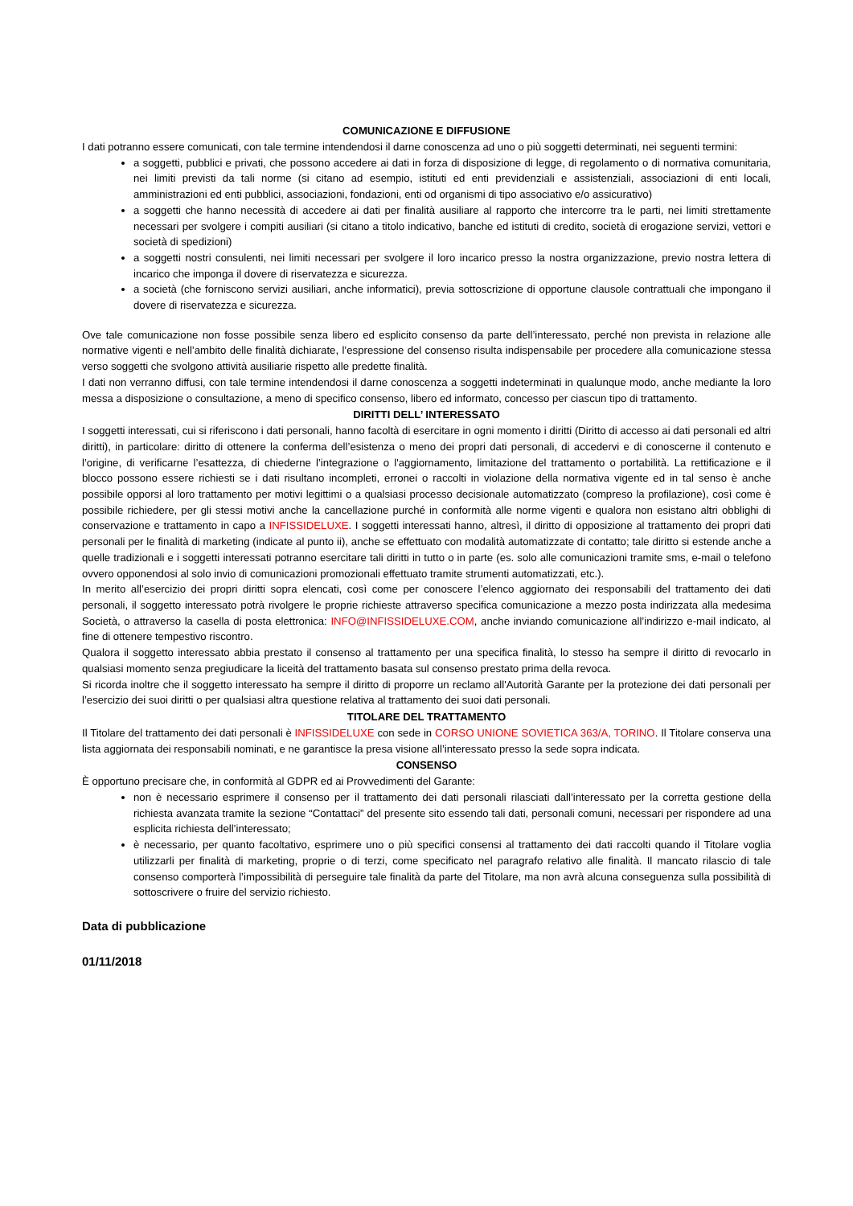COMUNICAZIONE E DIFFUSIONE
I dati potranno essere comunicati, con tale termine intendendosi il darne conoscenza ad uno o più soggetti determinati, nei seguenti termini:
a soggetti, pubblici e privati, che possono accedere ai dati in forza di disposizione di legge, di regolamento o di normativa comunitaria, nei limiti previsti da tali norme (si citano ad esempio, istituti ed enti previdenziali e assistenziali, associazioni di enti locali, amministrazioni ed enti pubblici, associazioni, fondazioni, enti od organismi di tipo associativo e/o assicurativo)
a soggetti che hanno necessità di accedere ai dati per finalità ausiliare al rapporto che intercorre tra le parti, nei limiti strettamente necessari per svolgere i compiti ausiliari (si citano a titolo indicativo, banche ed istituti di credito, società di erogazione servizi, vettori e società di spedizioni)
a soggetti nostri consulenti, nei limiti necessari per svolgere il loro incarico presso la nostra organizzazione, previo nostra lettera di incarico che imponga il dovere di riservatezza e sicurezza.
a società (che forniscono servizi ausiliari, anche informatici), previa sottoscrizione di opportune clausole contrattuali che impongano il dovere di riservatezza e sicurezza.
Ove tale comunicazione non fosse possibile senza libero ed esplicito consenso da parte dell’interessato, perché non prevista in relazione alle normative vigenti e nell’ambito delle finalità dichiarate, l’espressione del consenso risulta indispensabile per procedere alla comunicazione stessa verso soggetti che svolgono attività ausiliarie rispetto alle predette finalità.
I dati non verranno diffusi, con tale termine intendendosi il darne conoscenza a soggetti indeterminati in qualunque modo, anche mediante la loro messa a disposizione o consultazione, a meno di specifico consenso, libero ed informato, concesso per ciascun tipo di trattamento.
DIRITTI DELL’ INTERESSATO
I soggetti interessati, cui si riferiscono i dati personali, hanno facoltà di esercitare in ogni momento i diritti (Diritto di accesso ai dati personali ed altri diritti), in particolare: diritto di ottenere la conferma dell’esistenza o meno dei propri dati personali, di accedervi e di conoscerne il contenuto e l’origine, di verificarne l’esattezza, di chiederne l’integrazione o l'aggiornamento, limitazione del trattamento o portabilità. La rettificazione e il blocco possono essere richiesti se i dati risultano incompleti, erronei o raccolti in violazione della normativa vigente ed in tal senso è anche possibile opporsi al loro trattamento per motivi legittimi o a qualsiasi processo decisionale automatizzato (compreso la profilazione), così come è possibile richiedere, per gli stessi motivi anche la cancellazione purché in conformità alle norme vigenti e qualora non esistano altri obblighi di conservazione e trattamento in capo a INFISSIDELUXE. I soggetti interessati hanno, altresì, il diritto di opposizione al trattamento dei propri dati personali per le finalità di marketing (indicate al punto ii), anche se effettuato con modalità automatizzate di contatto; tale diritto si estende anche a quelle tradizionali e i soggetti interessati potranno esercitare tali diritti in tutto o in parte (es. solo alle comunicazioni tramite sms, e-mail o telefono ovvero opponendosi al solo invio di comunicazioni promozionali effettuato tramite strumenti automatizzati, etc.).
In merito all’esercizio dei propri diritti sopra elencati, così come per conoscere l’elenco aggiornato dei responsabili del trattamento dei dati personali, il soggetto interessato potrà rivolgere le proprie richieste attraverso specifica comunicazione a mezzo posta indirizzata alla medesima Società, o attraverso la casella di posta elettronica: INFO@INFISSIDELUXE.COM, anche inviando comunicazione all’indirizzo e-mail indicato, al fine di ottenere tempestivo riscontro.
Qualora il soggetto interessato abbia prestato il consenso al trattamento per una specifica finalità, lo stesso ha sempre il diritto di revocarlo in qualsiasi momento senza pregiudicare la liceità del trattamento basata sul consenso prestato prima della revoca.
Si ricorda inoltre che il soggetto interessato ha sempre il diritto di proporre un reclamo all'Autorità Garante per la protezione dei dati personali per l’esercizio dei suoi diritti o per qualsiasi altra questione relativa al trattamento dei suoi dati personali.
TITOLARE DEL TRATTAMENTO
Il Titolare del trattamento dei dati personali è INFISSIDELUXE con sede in CORSO UNIONE SOVIETICA 363/A, TORINO. Il Titolare conserva una lista aggiornata dei responsabili nominati, e ne garantisce la presa visione all’interessato presso la sede sopra indicata.
CONSENSO
È opportuno precisare che, in conformità al GDPR ed ai Provvedimenti del Garante:
non è necessario esprimere il consenso per il trattamento dei dati personali rilasciati dall’interessato per la corretta gestione della richiesta avanzata tramite la sezione “Contattaci” del presente sito essendo tali dati, personali comuni, necessari per rispondere ad una esplicita richiesta dell’interessato;
è necessario, per quanto facoltativo, esprimere uno o più specifici consensi al trattamento dei dati raccolti quando il Titolare voglia utilizzarli per finalità di marketing, proprie o di terzi, come specificato nel paragrafo relativo alle finalità. Il mancato rilascio di tale consenso comporterà l’impossibilità di perseguire tale finalità da parte del Titolare, ma non avrà alcuna conseguenza sulla possibilità di sottoscrivere o fruire del servizio richiesto.
Data di pubblicazione
01/11/2018